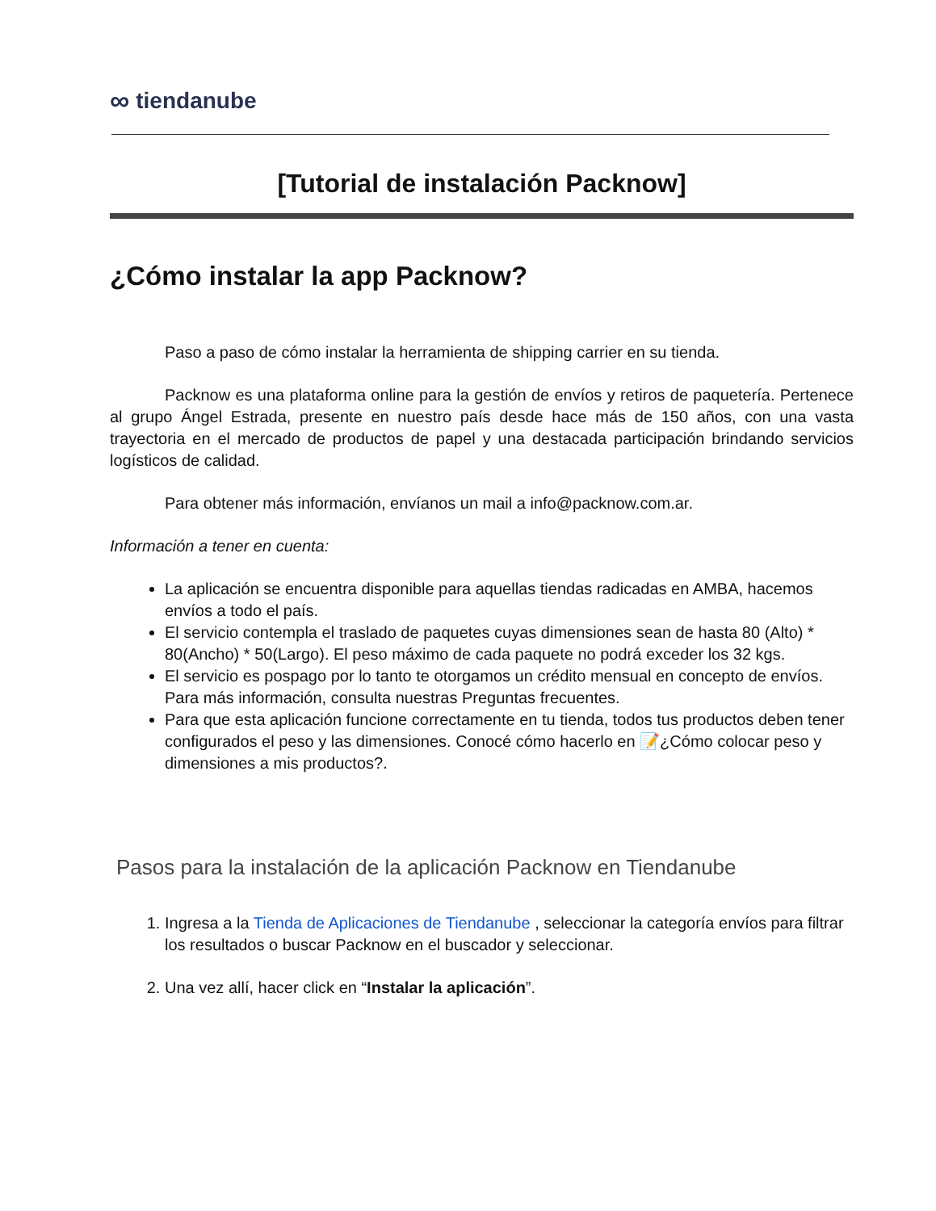∞ tiendanube
[Tutorial de instalación Packnow]
¿Cómo instalar la app Packnow?
Paso a paso de cómo instalar la herramienta de shipping carrier en su tienda.
Packnow es una plataforma online para la gestión de envíos y retiros de paquetería. Pertenece al grupo Ángel Estrada, presente en nuestro país desde hace más de 150 años, con una vasta trayectoria en el mercado de productos de papel y una destacada participación brindando servicios logísticos de calidad.
Para obtener más información, envíanos un mail a info@packnow.com.ar.
Información a tener en cuenta:
La aplicación se encuentra disponible para aquellas tiendas radicadas en AMBA, hacemos envíos a todo el país.
El servicio contempla el traslado de paquetes cuyas dimensiones sean de hasta 80 (Alto) * 80(Ancho) * 50(Largo). El peso máximo de cada paquete no podrá exceder los 32 kgs.
El servicio es pospago por lo tanto te otorgamos un crédito mensual en concepto de envíos. Para más información, consulta nuestras Preguntas frecuentes.
Para que esta aplicación funcione correctamente en tu tienda, todos tus productos deben tener configurados el peso y las dimensiones. Conocé cómo hacerlo en 📝¿Cómo colocar peso y dimensiones a mis productos?.
Pasos para la instalación de la aplicación Packnow en Tiendanube
1. Ingresa a la Tienda de Aplicaciones de Tiendanube , seleccionar la categoría envíos para filtrar los resultados o buscar Packnow en el buscador y seleccionar.
2. Una vez allí, hacer click en “Instalar la aplicación”.